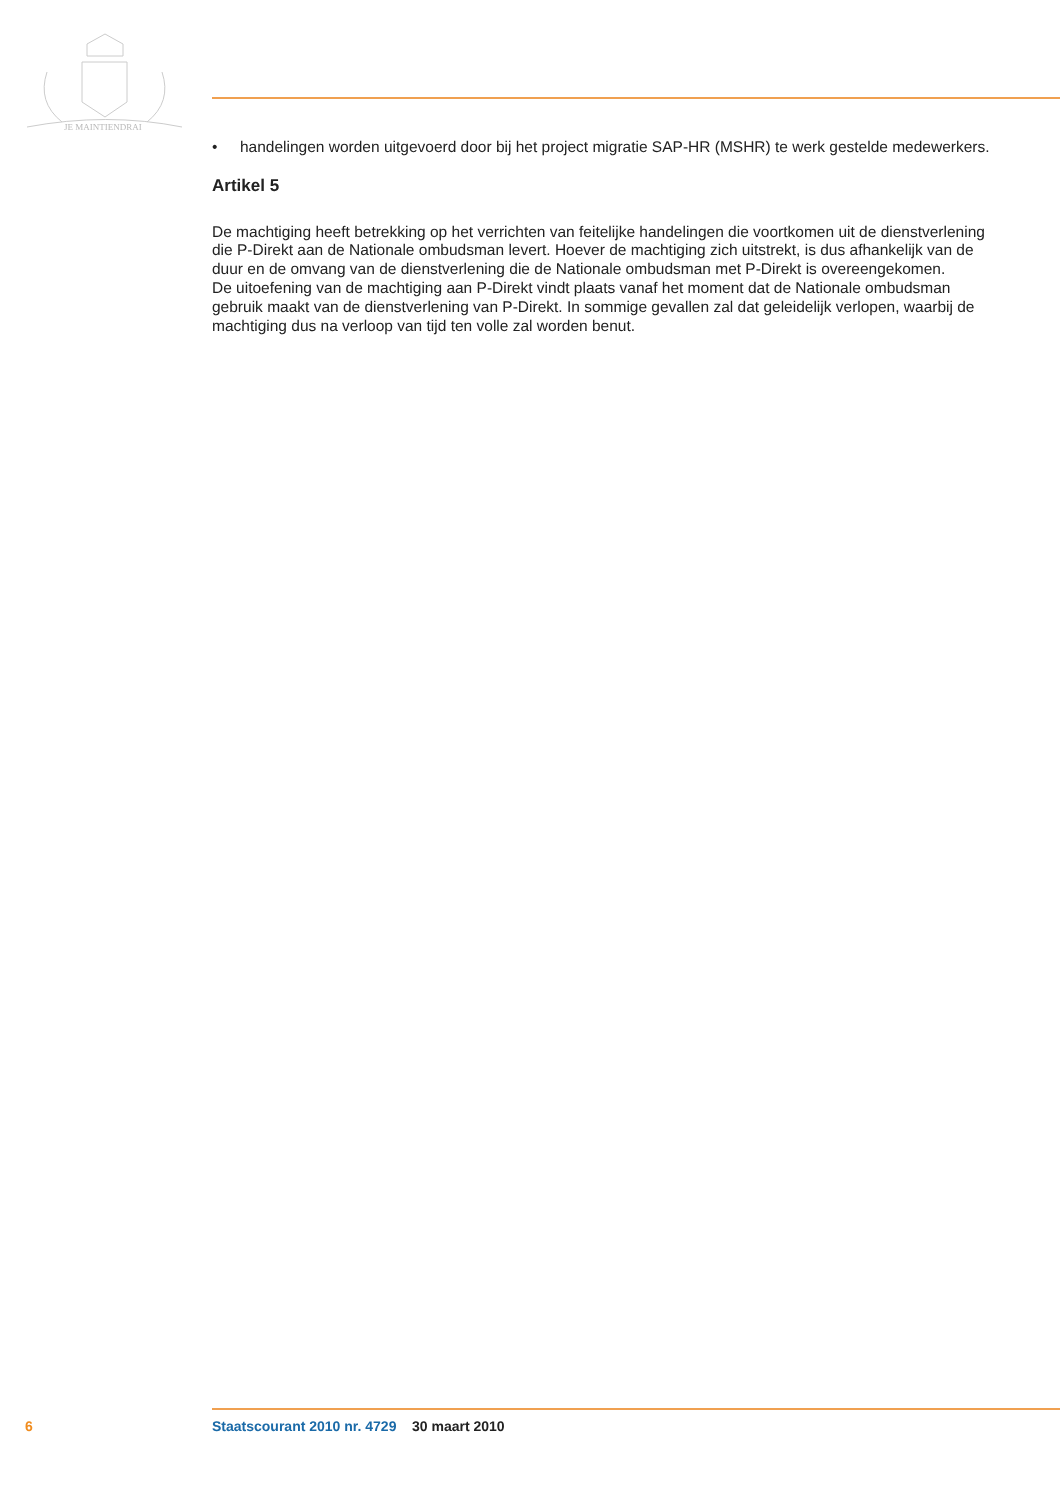JE MAINTIENDRAI
• handelingen worden uitgevoerd door bij het project migratie SAP-HR (MSHR) te werk gestelde medewerkers.
Artikel 5
De machtiging heeft betrekking op het verrichten van feitelijke handelingen die voortkomen uit de dienstverlening die P-Direkt aan de Nationale ombudsman levert. Hoever de machtiging zich uitstrekt, is dus afhankelijk van de duur en de omvang van de dienstverlening die de Nationale ombudsman met P-Direkt is overeengekomen.
De uitoefening van de machtiging aan P-Direkt vindt plaats vanaf het moment dat de Nationale ombudsman gebruik maakt van de dienstverlening van P-Direkt. In sommige gevallen zal dat geleidelijk verlopen, waarbij de machtiging dus na verloop van tijd ten volle zal worden benut.
6 Staatscourant 2010 nr. 4729 30 maart 2010